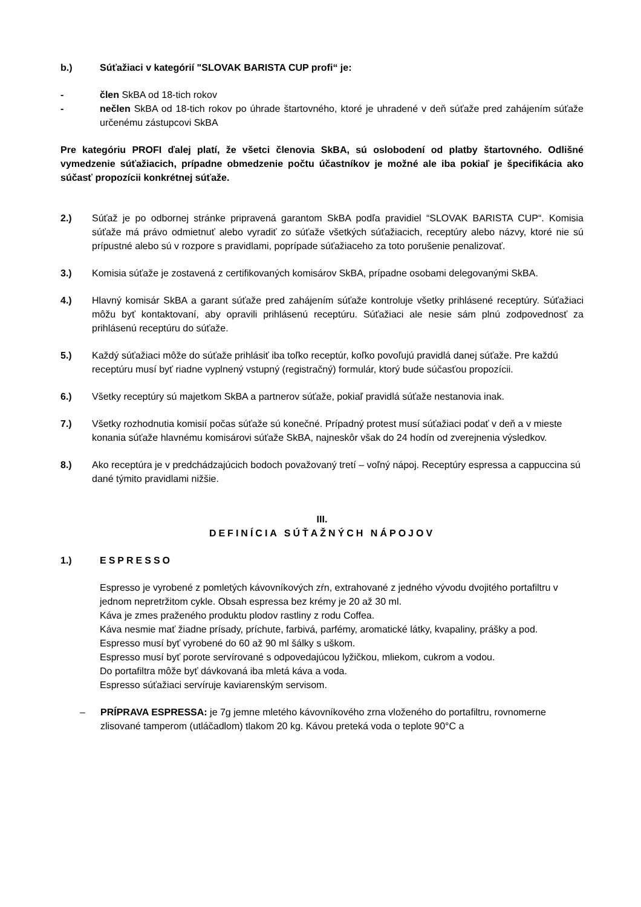b.) Súťažiaci v kategórií "SLOVAK BARISTA CUP profi“ je:
- člen SkBA od 18-tich rokov
- nečlen SkBA od 18-tich rokov po úhrade štartovného, ktoré je uhradené v deň súťaže pred zahájením súťaže určenému zástupcovi SkBA
Pre kategóriu PROFI ďalej platí, že všetci členovia SkBA, sú oslobodení od platby štartovného. Odlišné vymedzenie súťažiacich, prípadne obmedzenie počtu účastníkov je možné ale iba pokiaľ je špecifikácia ako súčasť propozícii konkrétnej súťaže.
2.) Súťaž je po odbornej stránke pripravená garantom SkBA podľa pravidiel “SLOVAK BARISTA CUP“. Komisia súťaže má právo odmietnuť alebo vyradiť zo súťaže všetkých súťažiacich, receptúry alebo názvy, ktoré nie sú prípustné alebo sú v rozpore s pravidlami, poprípade súťažiaceho za toto porušenie penalizovať.
3.) Komisia súťaže je zostavená z certifikovaných komisárov SkBA, prípadne osobami delegovanými SkBA.
4.) Hlavný komisár SkBA a garant súťaže pred zahájením súťaže kontroluje všetky prihlásené receptúry. Súťažiaci môžu byť kontaktovaní, aby opravili prihlásenú receptúru. Súťažiaci ale nesie sám plnú zodpovednosť za prihlásenú receptúru do súťaže.
5.) Každý súťažiaci môže do súťaže prihlásiť iba toľko receptúr, koľko povoľujú pravidlá danej súťaže. Pre každú receptúru musí byť riadne vyplnený vstupný (registračný) formulár, ktorý bude súčasťou propozícii.
6.) Všetky receptúry sú majetkom SkBA a partnerov súťaže, pokiaľ pravidlá súťaže nestanovia inak.
7.) Všetky rozhodnutia komisií počas súťaže sú konečné. Prípadný protest musí súťažiaci podať v deň a v mieste konania súťaže hlavnému komisárovi súťaže SkBA, najneskôr však do 24 hodín od zverejnenia výsledkov.
8.) Ako receptúra je v predchádzajúcich bodoch považovaný tretí – voľný nápoj. Receptúry espressa a cappuccina sú dané týmito pravidlami nižšie.
III.
DEFINÍCIA SÚŤAŽNÝCH NÁPOJOV
1.) ESPRESSO
Espresso je vyrobené z pomletých kávovníkových zŕn, extrahované z jedného vývodu dvojitého portafiltru v jednom nepretržitom cykle. Obsah espressa bez krémy je 20 až 30 ml.
Káva je zmes praženého produktu plodov rastliny z rodu Coffea.
Káva nesmie mať žiadne prísady, príchute, farbivá, parfémy, aromatické látky, kvapaliny, prášky a pod.
Espresso musí byť vyrobené do 60 až 90 ml šálky s uškom.
Espresso musí byť porote servírované s odpovedajúcou lyžičkou, mliekom, cukrom a vodou.
Do portafiltra môže byť dávkovaná iba mletá káva a voda.
Espresso súťažiaci servíruje kaviarenským servisom.
– PRÍPRAVA ESPRESSA: je 7g jemne mletého kávovníkového zrna vloženého do portafiltru, rovnomerne zlisované tamperom (utláčadlom) tlakom 20 kg. Kávou preteká voda o teplote 90°C a